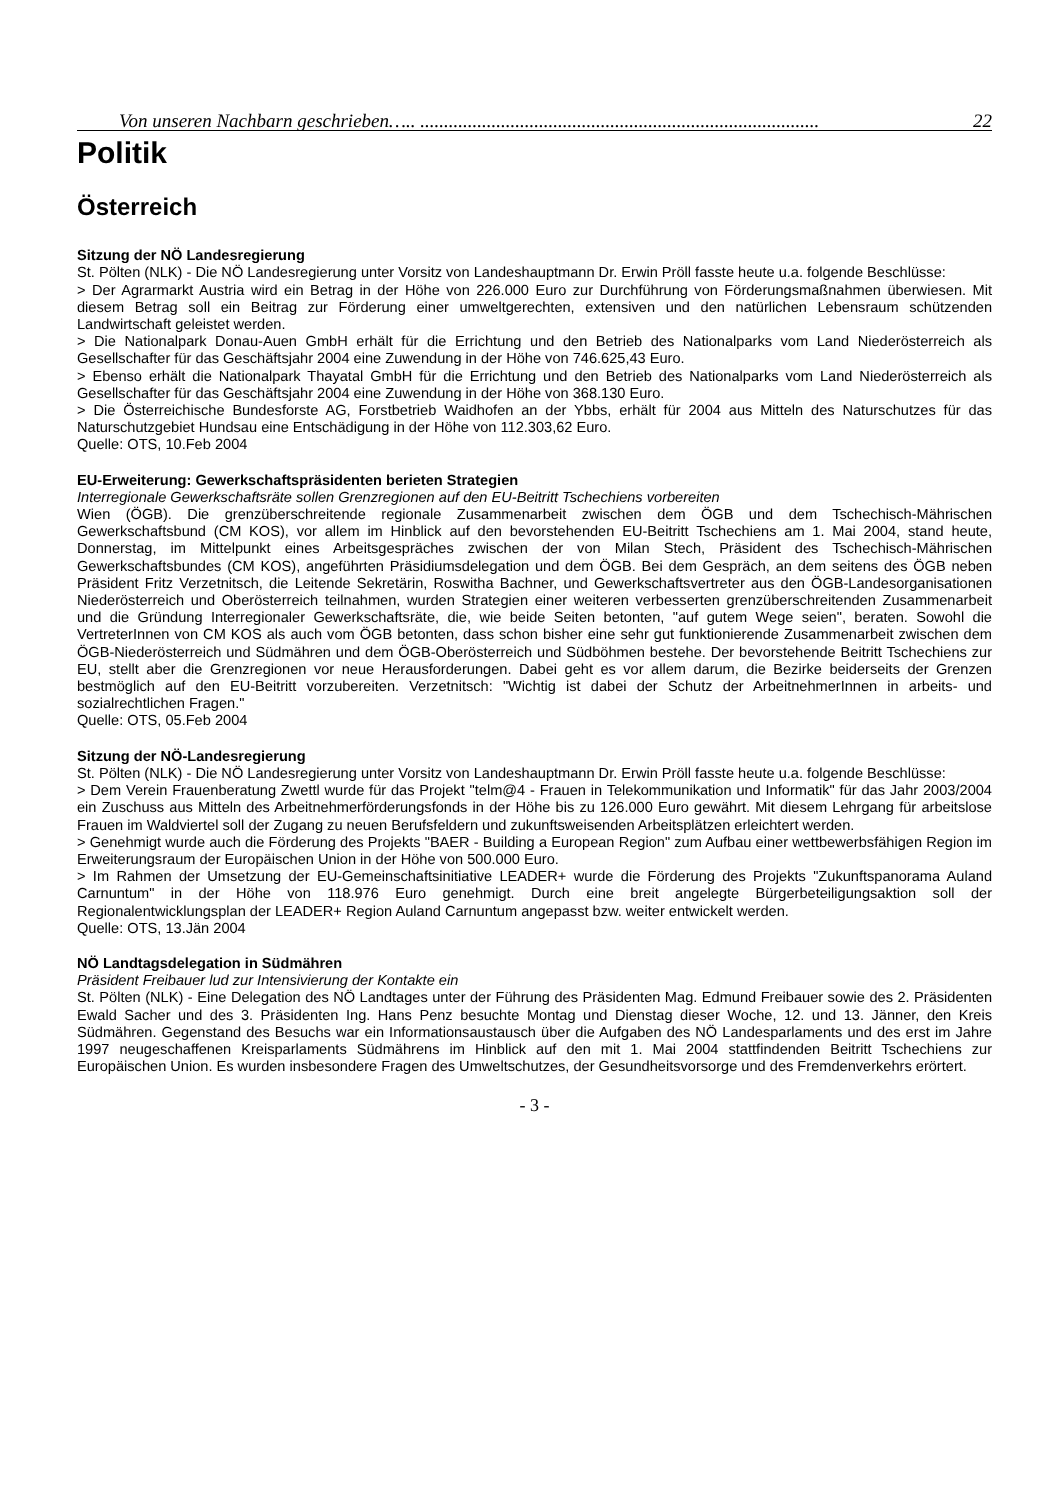Von unseren Nachbarn geschrieben….. .................................................................................... 22
Politik
Österreich
Sitzung der NÖ Landesregierung
St. Pölten (NLK) - Die NÖ Landesregierung unter Vorsitz von Landeshauptmann Dr. Erwin Pröll fasste heute u.a. folgende Beschlüsse:
> Der Agrarmarkt Austria wird ein Betrag in der Höhe von 226.000 Euro zur Durchführung von Förderungsmaßnahmen überwiesen. Mit diesem Betrag soll ein Beitrag zur Förderung einer umweltgerechten, extensiven und den natürlichen Lebensraum schützenden Landwirtschaft geleistet werden.
> Die Nationalpark Donau-Auen GmbH erhält für die Errichtung und den Betrieb des Nationalparks vom Land Niederösterreich als Gesellschafter für das Geschäftsjahr 2004 eine Zuwendung in der Höhe von 746.625,43 Euro.
> Ebenso erhält die Nationalpark Thayatal GmbH für die Errichtung und den Betrieb des Nationalparks vom Land Niederösterreich als Gesellschafter für das Geschäftsjahr 2004 eine Zuwendung in der Höhe von 368.130 Euro.
> Die Österreichische Bundesforste AG, Forstbetrieb Waidhofen an der Ybbs, erhält für 2004 aus Mitteln des Naturschutzes für das Naturschutzgebiet Hundsau eine Entschädigung in der Höhe von 112.303,62 Euro.
Quelle: OTS, 10.Feb 2004
EU-Erweiterung: Gewerkschaftspräsidenten berieten Strategien
Interregionale Gewerkschaftsräte sollen Grenzregionen auf den EU-Beitritt Tschechiens vorbereiten
Wien (ÖGB). Die grenzüberschreitende regionale Zusammenarbeit zwischen dem ÖGB und dem Tschechisch-Mährischen Gewerkschaftsbund (CM KOS), vor allem im Hinblick auf den bevorstehenden EU-Beitritt Tschechiens am 1. Mai 2004, stand heute, Donnerstag, im Mittelpunkt eines Arbeitsgespräches zwischen der von Milan Stech, Präsident des Tschechisch-Mährischen Gewerkschaftsbundes (CM KOS), angeführten Präsidiumsdelegation und dem ÖGB. Bei dem Gespräch, an dem seitens des ÖGB neben Präsident Fritz Verzetnitsch, die Leitende Sekretärin, Roswitha Bachner, und Gewerkschaftsvertreter aus den ÖGB-Landesorganisationen Niederösterreich und Oberösterreich teilnahmen, wurden Strategien einer weiteren verbesserten grenzüberschreitenden Zusammenarbeit und die Gründung Interregionaler Gewerkschaftsräte, die, wie beide Seiten betonten, "auf gutem Wege seien", beraten. Sowohl die VertreterInnen von CM KOS als auch vom ÖGB betonten, dass schon bisher eine sehr gut funktionierende Zusammenarbeit zwischen dem ÖGB-Niederösterreich und Südmähren und dem ÖGB-Oberösterreich und Südböhmen bestehe. Der bevorstehende Beitritt Tschechiens zur EU, stellt aber die Grenzregionen vor neue Herausforderungen. Dabei geht es vor allem darum, die Bezirke beiderseits der Grenzen bestmöglich auf den EU-Beitritt vorzubereiten. Verzetnitsch: "Wichtig ist dabei der Schutz der ArbeitnehmerInnen in arbeits- und sozialrechtlichen Fragen."
Quelle: OTS, 05.Feb 2004
Sitzung der NÖ-Landesregierung
St. Pölten (NLK) - Die NÖ Landesregierung unter Vorsitz von Landeshauptmann Dr. Erwin Pröll fasste heute u.a. folgende Beschlüsse:
> Dem Verein Frauenberatung Zwettl wurde für das Projekt "telm@4 - Frauen in Telekommunikation und Informatik" für das Jahr 2003/2004 ein Zuschuss aus Mitteln des Arbeitnehmerförderungsfonds in der Höhe bis zu 126.000 Euro gewährt. Mit diesem Lehrgang für arbeitslose Frauen im Waldviertel soll der Zugang zu neuen Berufsfeldern und zukunftsweisenden Arbeitsplätzen erleichtert werden.
> Genehmigt wurde auch die Förderung des Projekts "BAER - Building a European Region" zum Aufbau einer wettbewerbsfähigen Region im Erweiterungsraum der Europäischen Union in der Höhe von 500.000 Euro.
> Im Rahmen der Umsetzung der EU-Gemeinschaftsinitiative LEADER+ wurde die Förderung des Projekts "Zukunftspanorama Auland Carnuntum" in der Höhe von 118.976 Euro genehmigt. Durch eine breit angelegte Bürgerbeteiligungsaktion soll der Regionalentwicklungsplan der LEADER+ Region Auland Carnuntum angepasst bzw. weiter entwickelt werden.
Quelle: OTS, 13.Jän 2004
NÖ Landtagsdelegation in Südmähren
Präsident Freibauer lud zur Intensivierung der Kontakte ein
St. Pölten (NLK) - Eine Delegation des NÖ Landtages unter der Führung des Präsidenten Mag. Edmund Freibauer sowie des 2. Präsidenten Ewald Sacher und des 3. Präsidenten Ing. Hans Penz besuchte Montag und Dienstag dieser Woche, 12. und 13. Jänner, den Kreis Südmähren. Gegenstand des Besuchs war ein Informationsaustausch über die Aufgaben des NÖ Landesparlaments und des erst im Jahre 1997 neugeschaffenen Kreisparlaments Südmährens im Hinblick auf den mit 1. Mai 2004 stattfindenden Beitritt Tschechiens zur Europäischen Union. Es wurden insbesondere Fragen des Umweltschutzes, der Gesundheitsvorsorge und des Fremdenverkehrs erörtert.
- 3 -